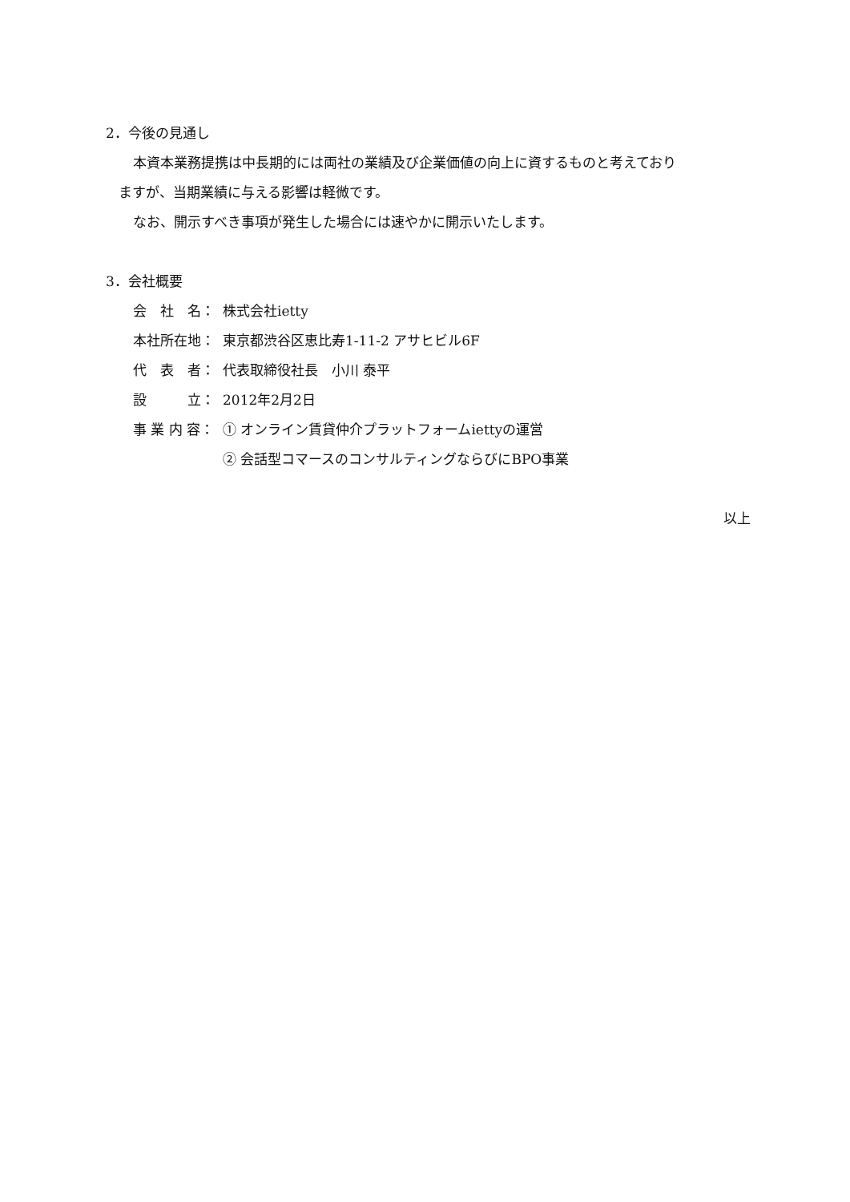2．今後の見通し
本資本業務提携は中長期的には両社の業績及び企業価値の向上に資するものと考えており
ますが、当期業績に与える影響は軽微です。
なお、開示すべき事項が発生した場合には速やかに開示いたします。
3．会社概要
会　社　名： 株式会社ietty
本社所在地： 東京都渋谷区恵比寿1-11-2 アサヒビル6F
代　表　者： 代表取締役社長　小川 泰平
設　　　立： 2012年2月2日
事 業 内 容： ① オンライン賃貸仲介プラットフォームiettyの運営
② 会話型コマースのコンサルティングならびにBPO事業
以上